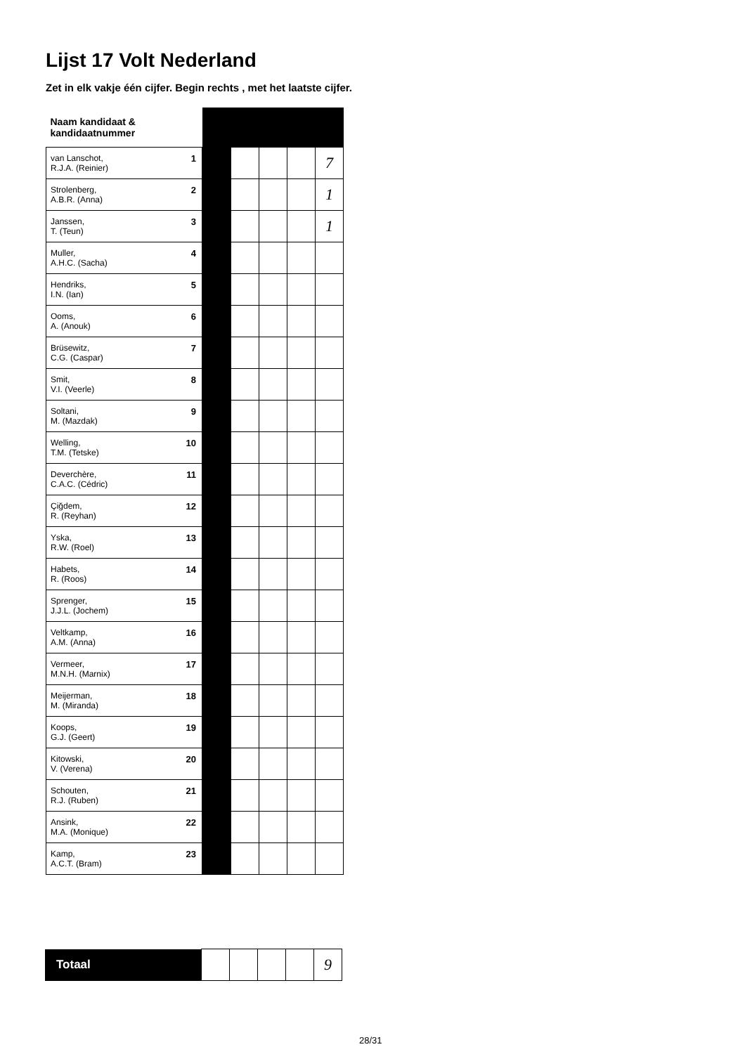Lijst 17 Volt Nederland
Zet in elk vakje één cijfer. Begin rechts , met het laatste cijfer.
| Naam kandidaat & kandidaatnummer | | | | | |
| --- | --- | --- | --- | --- | --- |
| 1 van Lanschot, R.J.A. (Reinier) | | | | | 7 |
| 2 Strolenberg, A.B.R. (Anna) | | | | | 1 |
| 3 Janssen, T. (Teun) | | | | | 1 |
| 4 Muller, A.H.C. (Sacha) | | | | | |
| 5 Hendriks, I.N. (Ian) | | | | | |
| 6 Ooms, A. (Anouk) | | | | | |
| 7 Brüsewitz, C.G. (Caspar) | | | | | |
| 8 Smit, V.I. (Veerle) | | | | | |
| 9 Soltani, M. (Mazdak) | | | | | |
| 10 Welling, T.M. (Tetske) | | | | | |
| 11 Deverchère, C.A.C. (Cédric) | | | | | |
| 12 Çiğdem, R. (Reyhan) | | | | | |
| 13 Yska, R.W. (Roel) | | | | | |
| 14 Habets, R. (Roos) | | | | | |
| 15 Sprenger, J.J.L. (Jochem) | | | | | |
| 16 Veltkamp, A.M. (Anna) | | | | | |
| 17 Vermeer, M.N.H. (Marnix) | | | | | |
| 18 Meijerman, M. (Miranda) | | | | | |
| 19 Koops, G.J. (Geert) | | | | | |
| 20 Kitowski, V. (Verena) | | | | | |
| 21 Schouten, R.J. (Ruben) | | | | | |
| 22 Ansink, M.A. (Monique) | | | | | |
| 23 Kamp, A.C.T. (Bram) | | | | | |
| Totaal | | | | | 9 |
28/31